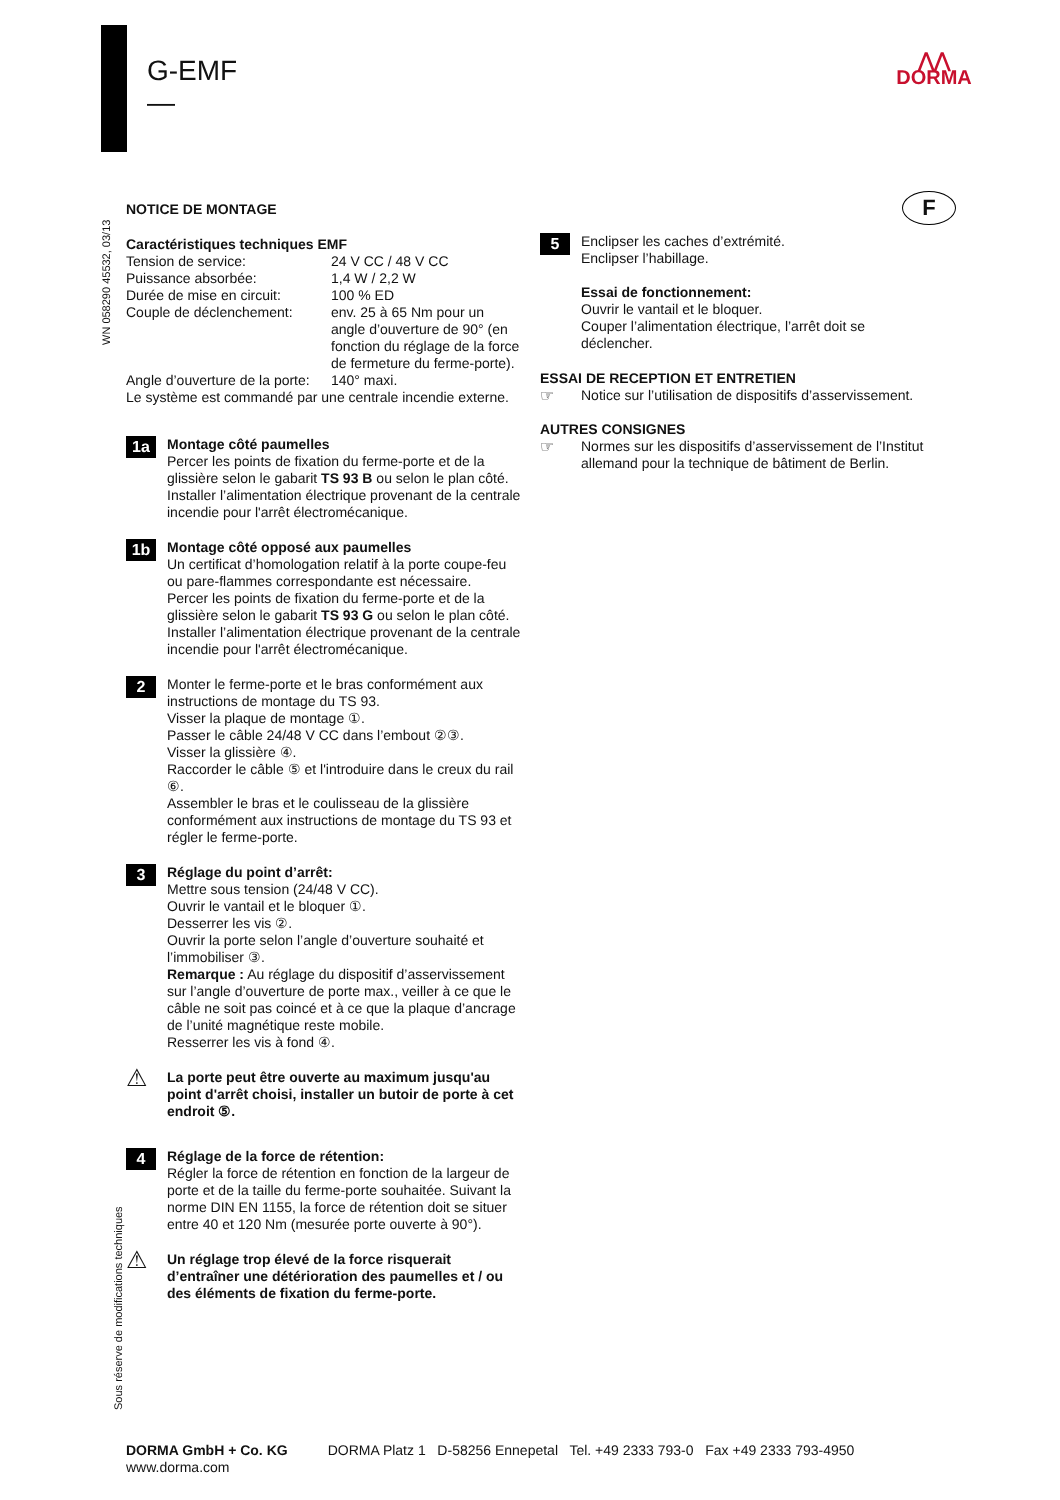G-EMF
—
⋀⋀
DORMA
WN 058290 45532, 03/13
F
NOTICE DE MONTAGE
Caractéristiques techniques EMF
| Tension de service: | 24 V CC / 48 V CC |
| Puissance absorbée: | 1,4 W / 2,2 W |
| Durée de mise en circuit: | 100 % ED |
| Couple de déclenchement: | env. 25 à 65 Nm pour un angle d’ouverture de 90° (en fonction du réglage de la force de fermeture du ferme-porte). |
| Angle d’ouverture de la porte: | 140° maxi. |
Le système est commandé par une centrale incendie externe.
1a
Montage côté paumelles
Percer les points de fixation du ferme-porte et de la glissière selon le gabarit TS 93 B ou selon le plan côté.
Installer l’alimentation électrique provenant de la centrale incendie pour l'arrêt électromécanique.
1b
Montage côté opposé aux paumelles
Un certificat d’homologation relatif à la porte coupe-feu ou pare-flammes correspondante est nécessaire.
Percer les points de fixation du ferme-porte et de la glissière selon le gabarit TS 93 G ou selon le plan côté.
Installer l’alimentation électrique provenant de la centrale incendie pour l'arrêt électromécanique.
2
Monter le ferme-porte et le bras conformément aux instructions de montage du TS 93.
Visser la plaque de montage ①.
Passer le câble 24/48 V CC dans l’embout ②③.
Visser la glissière ④.
Raccorder le câble ⑤ et l'introduire dans le creux du rail ⑥.
Assembler le bras et le coulisseau de la glissière conformément aux instructions de montage du TS 93 et régler le ferme-porte.
3
Réglage du point d’arrêt:
Mettre sous tension (24/48 V CC).
Ouvrir le vantail et le bloquer ①.
Desserrer les vis ②.
Ouvrir la porte selon l’angle d’ouverture souhaité et l’immobiliser ③.
Remarque : Au réglage du dispositif d’asservissement sur l’angle d’ouverture de porte max., veiller à ce que le câble ne soit pas coincé et à ce que la plaque d’ancrage de l’unité magnétique reste mobile.
Resserrer les vis à fond ④.
⚠
La porte peut être ouverte au maximum jusqu'au point d'arrêt choisi, installer un butoir de porte à cet endroit ⑤.
4
Réglage de la force de rétention:
Régler la force de rétention en fonction de la largeur de porte et de la taille du ferme-porte souhaitée. Suivant la norme DIN EN 1155, la force de rétention doit se situer entre 40 et 120 Nm (mesurée porte ouverte à 90°).
⚠
Un réglage trop élevé de la force risquerait d’entraîner une détérioration des paumelles et / ou des éléments de fixation du ferme-porte.
Sous réserve de modifications techniques
5
Enclipser les caches d’extrémité.
Enclipser l’habillage.
Essai de fonctionnement:
Ouvrir le vantail et le bloquer.
Couper l’alimentation électrique, l’arrêt doit se déclencher.
ESSAI DE RECEPTION ET ENTRETIEN
☞ Notice sur l’utilisation de dispositifs d’asservissement.
AUTRES CONSIGNES
☞ Normes sur les dispositifs d’asservissement de l’Institut allemand pour la technique de bâtiment de Berlin.
DORMA GmbH + Co. KG
www.dorma.com
DORMA Platz 1 D-58256 Ennepetal Tel. +49 2333 793-0 Fax +49 2333 793-4950